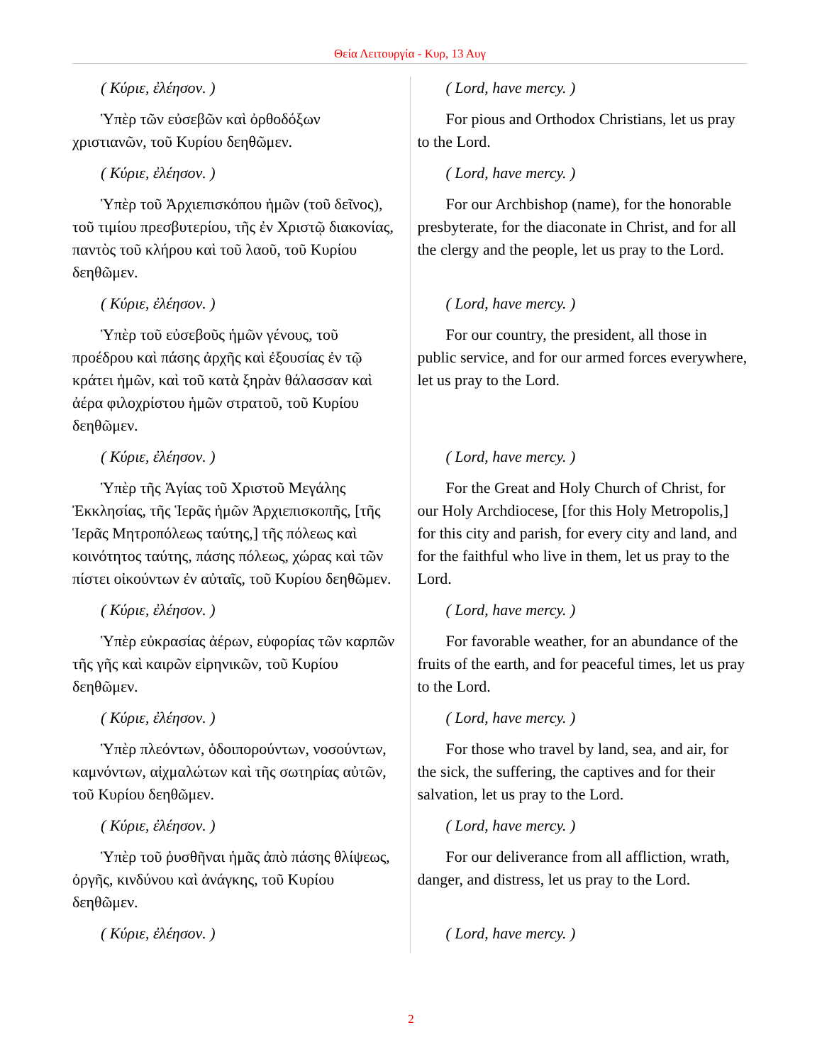Θεία Λειτουργία - Κυρ, 13 Αυγ
| ( Κύριε, ἐλέησον. ) | ( Lord, have mercy. ) |
| Ὑπὲρ τῶν εὐσεβῶν καὶ ὀρθοδόξων χριστιανῶν, τοῦ Κυρίου δεηθῶμεν. | For pious and Orthodox Christians, let us pray to the Lord. |
| ( Κύριε, ἐλέησον. ) | ( Lord, have mercy. ) |
| Ὑπὲρ τοῦ Ἀρχιεπισκόπου ἡμῶν (τοῦ δεῖνος), τοῦ τιμίου πρεσβυτερίου, τῆς ἐν Χριστῷ διακονίας, παντὸς τοῦ κλήρου καὶ τοῦ λαοῦ, τοῦ Κυρίου δεηθῶμεν. | For our Archbishop (name), for the honorable presbyterate, for the diaconate in Christ, and for all the clergy and the people, let us pray to the Lord. |
| ( Κύριε, ἐλέησον. ) | ( Lord, have mercy. ) |
| Ὑπὲρ τοῦ εὐσεβοῦς ἡμῶν γένους, τοῦ προέδρου καὶ πάσης ἀρχῆς καὶ ἐξουσίας ἐν τῷ κράτει ἡμῶν, καὶ τοῦ κατὰ ξηρὰν θάλασσαν καὶ ἀέρα φιλοχρίστου ἡμῶν στρατοῦ, τοῦ Κυρίου δεηθῶμεν. | For our country, the president, all those in public service, and for our armed forces everywhere, let us pray to the Lord. |
| ( Κύριε, ἐλέησον. ) | ( Lord, have mercy. ) |
| Ὑπὲρ τῆς Ἁγίας τοῦ Χριστοῦ Μεγάλης Ἐκκλησίας, τῆς Ἱερᾶς ἡμῶν Ἀρχιεπισκοπῆς, [τῆς Ἱερᾶς Μητροπόλεως ταύτης,] τῆς πόλεως καὶ κοινότητος ταύτης, πάσης πόλεως, χώρας καὶ τῶν πίστει οἰκούντων ἐν αὐταῖς, τοῦ Κυρίου δεηθῶμεν. | For the Great and Holy Church of Christ, for our Holy Archdiocese, [for this Holy Metropolis,] for this city and parish, for every city and land, and for the faithful who live in them, let us pray to the Lord. |
| ( Κύριε, ἐλέησον. ) | ( Lord, have mercy. ) |
| Ὑπὲρ εὐκρασίας ἀέρων, εὐφορίας τῶν καρπῶν τῆς γῆς καὶ καιρῶν εἰρηνικῶν, τοῦ Κυρίου δεηθῶμεν. | For favorable weather, for an abundance of the fruits of the earth, and for peaceful times, let us pray to the Lord. |
| ( Κύριε, ἐλέησον. ) | ( Lord, have mercy. ) |
| Ὑπὲρ πλεόντων, ὁδοιπορούντων, νοσούντων, καμνόντων, αἰχμαλώτων καὶ τῆς σωτηρίας αὐτῶν, τοῦ Κυρίου δεηθῶμεν. | For those who travel by land, sea, and air, for the sick, the suffering, the captives and for their salvation, let us pray to the Lord. |
| ( Κύριε, ἐλέησον. ) | ( Lord, have mercy. ) |
| Ὑπὲρ τοῦ ῥυσθῆναι ἡμᾶς ἀπὸ πάσης θλίψεως, ὀργῆς, κινδύνου καὶ ἀνάγκης, τοῦ Κυρίου δεηθῶμεν. | For our deliverance from all affliction, wrath, danger, and distress, let us pray to the Lord. |
| ( Κύριε, ἐλέησον. ) | ( Lord, have mercy. ) |
2